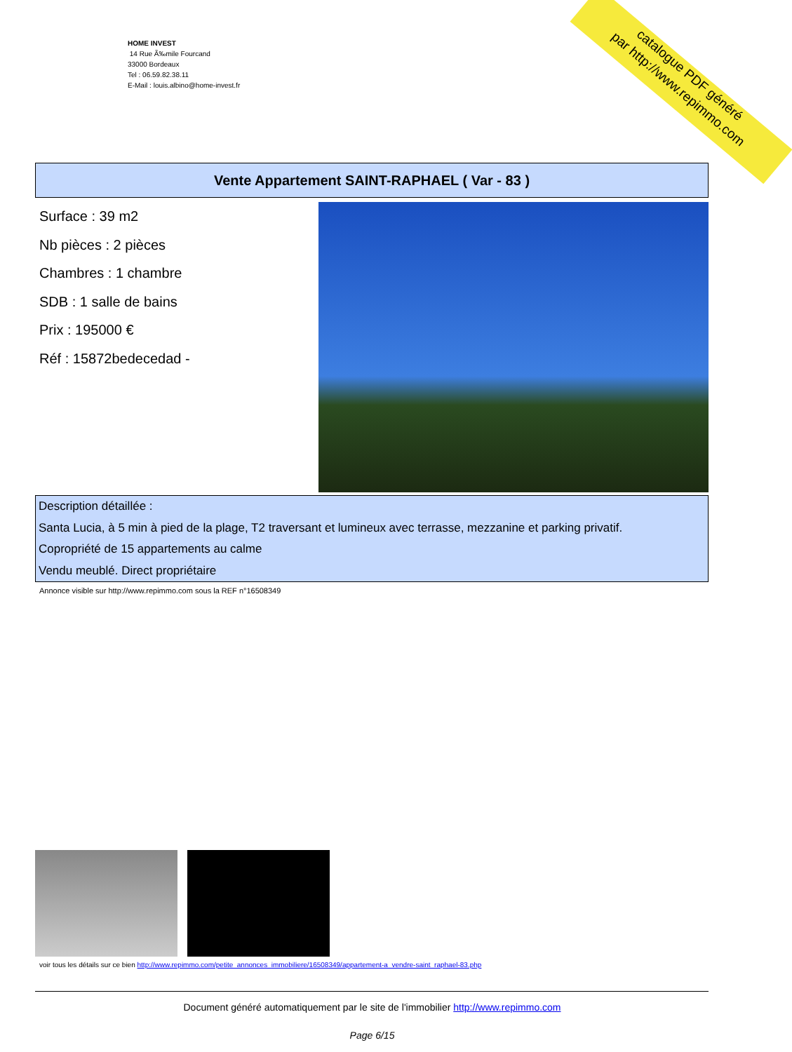HOME INVEST
14 Rue Ã‰mile Fourcand
33000 Bordeaux
Tel : 06.59.82.38.11
E-Mail : louis.albino@home-invest.fr
catalogue PDF généré
par http://www.repimmo.com
Vente Appartement SAINT-RAPHAEL ( Var - 83 )
Surface : 39 m2
Nb pièces : 2 pièces
Chambres : 1 chambre
SDB : 1 salle de bains
Prix : 195000 €
Réf : 15872bedecedad -
Description détaillée :
Santa Lucia, à 5 min à pied de la plage, T2 traversant et lumineux avec terrasse, mezzanine et parking privatif.
Copropriété de 15 appartements au calme
Vendu meublé. Direct propriétaire
Annonce visible sur http://www.repimmo.com sous la REF n°16508349
voir tous les détails sur ce bien http://www.repimmo.com/petite_annonces_immobiliere/16508349/appartement-a_vendre-saint_raphael-83.php
Document généré automatiquement par le site de l'immobilier http://www.repimmo.com
Page 6/15